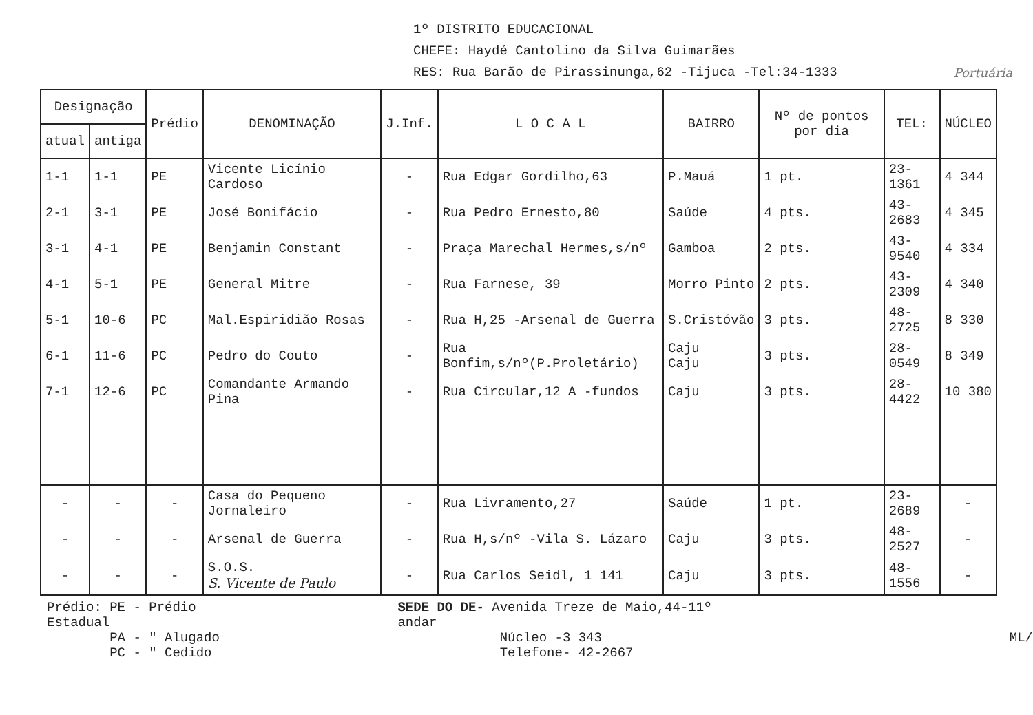1º DISTRITO EDUCACIONAL
CHEFE: Haydé Cantolino da Silva Guimarães
RES: Rua Barão de Pirassinunga,62 -Tijuca -Tel:34-1333 Portuária
| Designação | | Prédio | DENOMINAÇÃO | J.Inf. | L O C A L | BAIRRO | Nº de pontos por dia | TEL: | NÚCLEO |
| --- | --- | --- | --- | --- | --- | --- | --- | --- | --- |
| atual | antiga | | | | | | | | |
| 1-1 | 1-1 | PE | Vicente Licínio Cardoso | - | Rua Edgar Gordilho,63 | P.Mauá | 1 pt. | 23-1361 | 4 344 |
| 2-1 | 3-1 | PE | José Bonifácio | - | Rua Pedro Ernesto,80 | Saúde | 4 pts. | 43-2683 | 4 345 |
| 3-1 | 4-1 | PE | Benjamin Constant | - | Praça Marechal Hermes,s/nº | Gamboa | 2 pts. | 43-9540 | 4 334 |
| 4-1 | 5-1 | PE | General Mitre | - | Rua Farnese, 39 | Morro Pinto | 2 pts. | 43-2309 | 4 340 |
| 5-1 | 10-6 | PC | Mal.Espiridião Rosas | - | Rua H,25 -Arsenal de Guerra | S.Cristóvão | 3 pts. | 48-2725 | 8 330 |
| 6-1 | 11-6 | PC | Pedro do Couto | - | Rua Bonfim,s/nº(P.Proletário) | Caju Caju | 3 pts. | 28-0549 | 8 349 |
| 7-1 | 12-6 | PC | Comandante Armando Pina | - | Rua Circular,12 A -fundos | Caju | 3 pts. | 28-4422 | 10 380 |
| - | - | - | Casa do Pequeno Jornaleiro | - | Rua Livramento,27 | Saúde | 1 pt. | 23-2689 | - |
| - | - | - | Arsenal de Guerra | - | Rua H,s/nº -Vila S. Lázaro | Caju | 3 pts. | 48-2527 | - |
| - | - | - | S.O.S. S. Vicente de Paulo | - | Rua Carlos Seidl, 1 141 | Caju | 3 pts. | 48-1556 | - |
Prédio: PE - Prédio Estadual
PA - " Alugado
PC - " Cedido
SEDE DO DE- Avenida Treze de Maio,44-11º andar
Núcleo -3 343
Telefone- 42-2667
ML/